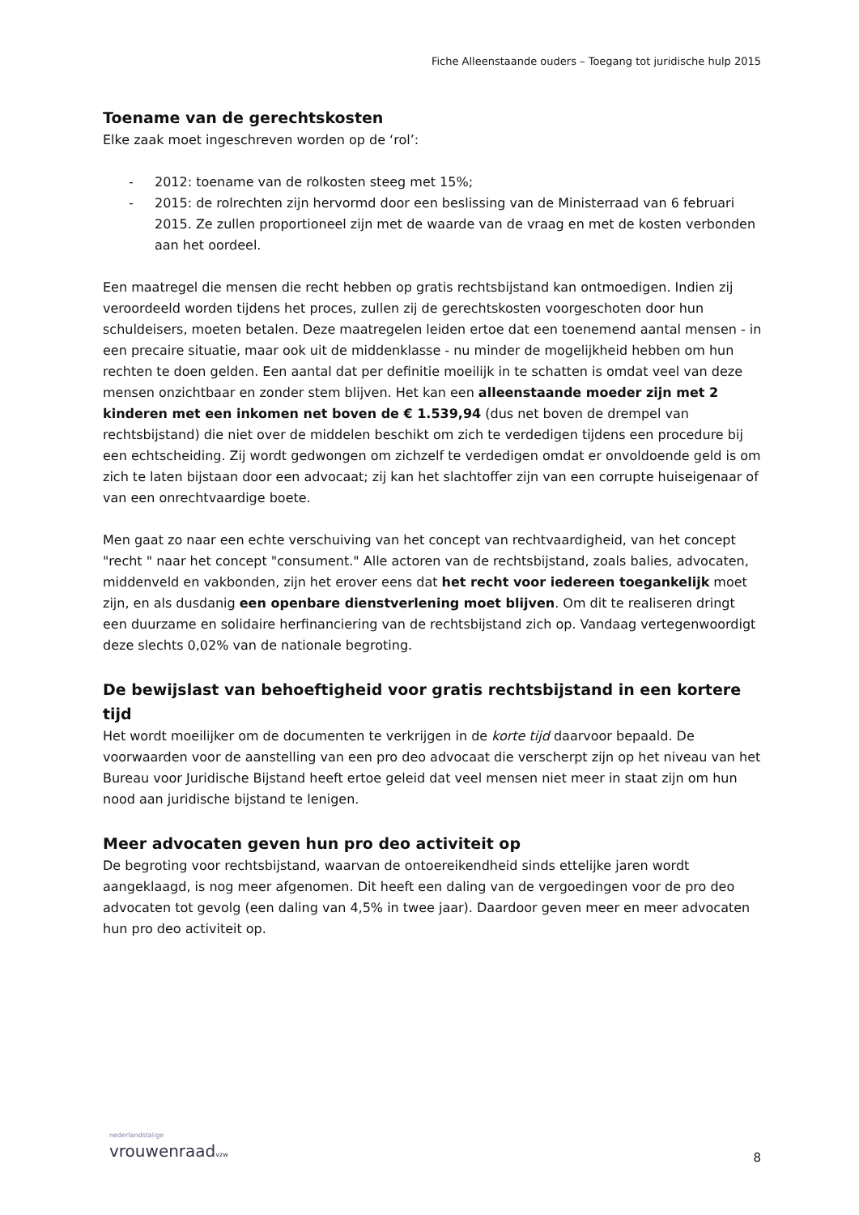Fiche Alleenstaande ouders – Toegang tot juridische hulp 2015
Toename van de gerechtskosten
Elke zaak moet ingeschreven worden op de ‘rol’:
- 2012: toename van de rolkosten steeg met 15%;
- 2015: de rolrechten zijn hervormd door een beslissing van de Ministerraad van 6 februari 2015. Ze zullen proportioneel zijn met de waarde van de vraag en met de kosten verbonden aan het oordeel.
Een maatregel die mensen die recht hebben op gratis rechtsbijstand kan ontmoedigen. Indien zij veroordeeld worden tijdens het proces, zullen zij de gerechtskosten voorgeschoten door hun schuldeisers, moeten betalen. Deze maatregelen leiden ertoe dat een toenemend aantal mensen - in een precaire situatie, maar ook uit de middenklasse - nu minder de mogelijkheid hebben om hun rechten te doen gelden. Een aantal dat per definitie moeilijk in te schatten is omdat veel van deze mensen onzichtbaar en zonder stem blijven. Het kan een alleenstaande moeder zijn met 2 kinderen met een inkomen net boven de € 1.539,94 (dus net boven de drempel van rechtsbijstand) die niet over de middelen beschikt om zich te verdedigen tijdens een procedure bij een echtscheiding. Zij wordt gedwongen om zichzelf te verdedigen omdat er onvoldoende geld is om zich te laten bijstaan door een advocaat; zij kan het slachtoffer zijn van een corrupte huiseigenaar of van een onrechtvaardige boete.
Men gaat zo naar een echte verschuiving van het concept van rechtvaardigheid, van het concept "recht " naar het concept "consument." Alle actoren van de rechtsbijstand, zoals balies, advocaten, middenveld en vakbonden, zijn het erover eens dat het recht voor iedereen toegankelijk moet zijn, en als dusdanig een openbare dienstverlening moet blijven. Om dit te realiseren dringt een duurzame en solidaire herfinanciering van de rechtsbijstand zich op. Vandaag vertegenwoordigt deze slechts 0,02% van de nationale begroting.
De bewijslast van behoeftigheid voor gratis rechtsbijstand in een kortere tijd
Het wordt moeilijker om de documenten te verkrijgen in de korte tijd daarvoor bepaald. De voorwaarden voor de aanstelling van een pro deo advocaat die verscherpt zijn op het niveau van het Bureau voor Juridische Bijstand heeft ertoe geleid dat veel mensen niet meer in staat zijn om hun nood aan juridische bijstand te lenigen.
Meer advocaten geven hun pro deo activiteit op
De begroting voor rechtsbijstand, waarvan de ontoereikendheid sinds ettelijke jaren wordt aangeklaagd, is nog meer afgenomen. Dit heeft een daling van de vergoedingen voor de pro deo advocaten tot gevolg (een daling van 4,5% in twee jaar). Daardoor geven meer en meer advocaten hun pro deo activiteit op.
nederlandstalige
vrouwenraadvzw
8